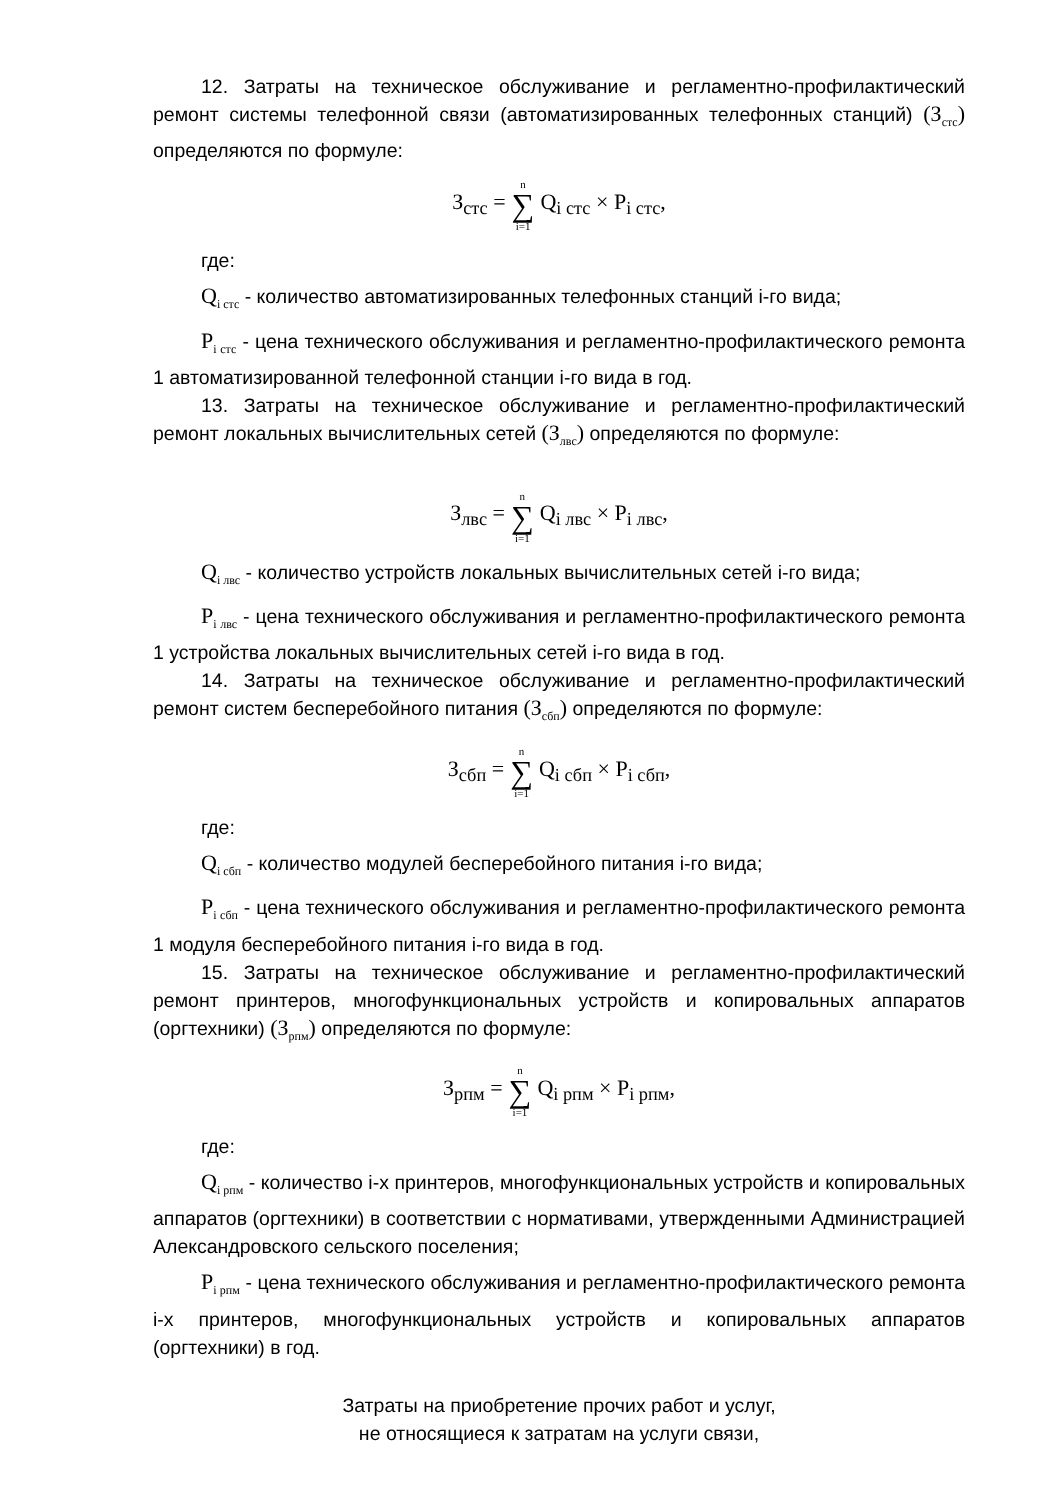12. Затраты на техническое обслуживание и регламентно-профилактический ремонт системы телефонной связи (автоматизированных телефонных станций) (З<sub>стс</sub>) определяются по формуле:
З<sub>стс</sub> = n ∑ i=1 Q<sub>i стс</sub> × P<sub>i стс</sub>,
где:
Q<sub>i стс</sub> - количество автоматизированных телефонных станций i-го вида;
P<sub>i стс</sub> - цена технического обслуживания и регламентно-профилактического ремонта 1 автоматизированной телефонной станции i-го вида в год.
13. Затраты на техническое обслуживание и регламентно-профилактический ремонт локальных вычислительных сетей (З<sub>лвс</sub>) определяются по формуле:
З<sub>лвс</sub> = n ∑ i=1 Q<sub>i лвс</sub> × P<sub>i лвс</sub>,
Q<sub>i лвс</sub> - количество устройств локальных вычислительных сетей i-го вида;
P<sub>i лвс</sub> - цена технического обслуживания и регламентно-профилактического ремонта 1 устройства локальных вычислительных сетей i-го вида в год.
14. Затраты на техническое обслуживание и регламентно-профилактический ремонт систем бесперебойного питания (З<sub>сбп</sub>) определяются по формуле:
З<sub>сбп</sub> = n ∑ i=1 Q<sub>i сбп</sub> × P<sub>i сбп</sub>,
где:
Q<sub>i сбп</sub> - количество модулей бесперебойного питания i-го вида;
P<sub>i сбп</sub> - цена технического обслуживания и регламентно-профилактического ремонта 1 модуля бесперебойного питания i-го вида в год.
15. Затраты на техническое обслуживание и регламентно-профилактический ремонт принтеров, многофункциональных устройств и копировальных аппаратов (оргтехники) (З<sub>рпм</sub>) определяются по формуле:
З<sub>рпм</sub> = n ∑ i=1 Q<sub>i рпм</sub> × P<sub>i рпм</sub>,
где:
Q<sub>i рпм</sub> - количество i-х принтеров, многофункциональных устройств и копировальных аппаратов (оргтехники) в соответствии с нормативами, утвержденными Администрацией Александровского сельского поселения;
P<sub>i рпм</sub> - цена технического обслуживания и регламентно-профилактического ремонта i-х принтеров, многофункциональных устройств и копировальных аппаратов (оргтехники) в год.
Затраты на приобретение прочих работ и услуг,
не относящиеся к затратам на услуги связи,